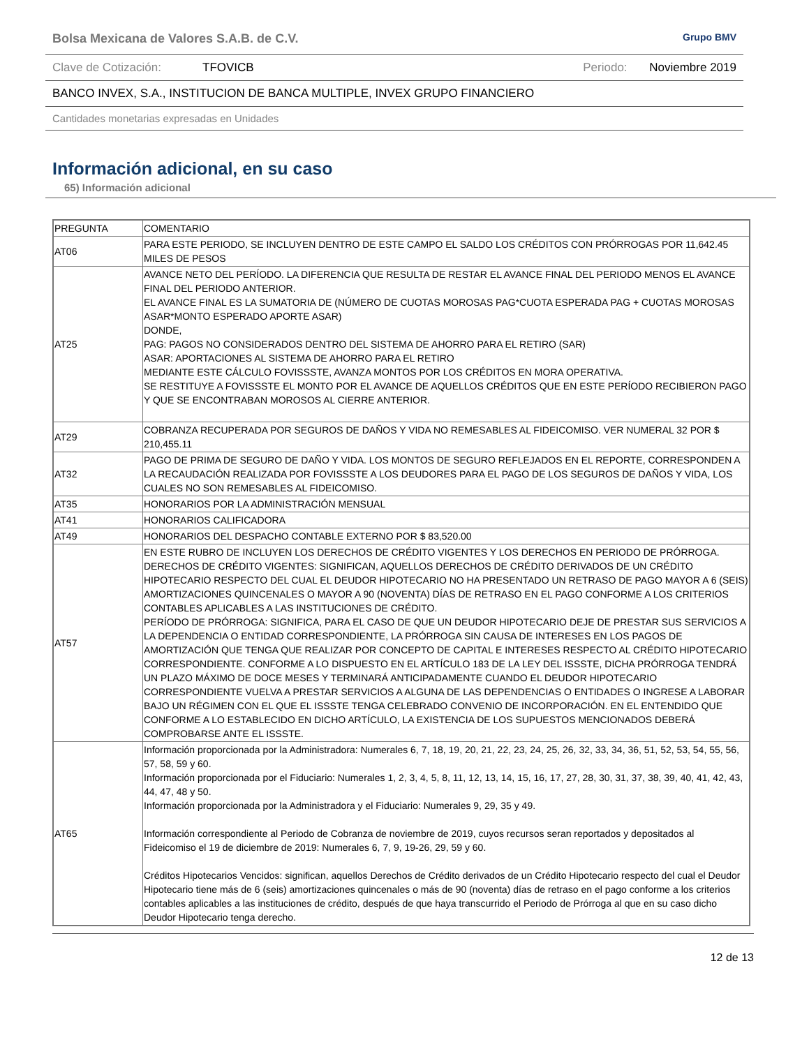Bolsa Mexicana de Valores S.A.B. de C.V. Grupo BMV
Clave de Cotización: TFOVICB Periodo: Noviembre 2019
BANCO INVEX, S.A., INSTITUCION DE BANCA MULTIPLE, INVEX GRUPO FINANCIERO
Cantidades monetarias expresadas en Unidades
Información adicional, en su caso
65) Información adicional
| PREGUNTA | COMENTARIO |
| AT06 | PARA ESTE PERIODO, SE INCLUYEN DENTRO DE ESTE CAMPO EL SALDO LOS CRÉDITOS CON PRÓRROGAS POR 11,642.45 MILES DE PESOS |
| AT25 | AVANCE NETO DEL PERÍODO. LA DIFERENCIA QUE RESULTA DE RESTAR EL AVANCE FINAL DEL PERIODO MENOS EL AVANCE FINAL DEL PERIODO ANTERIOR. EL AVANCE FINAL ES LA SUMATORIA DE (NÚMERO DE CUOTAS MOROSAS PAG*CUOTA ESPERADA PAG + CUOTAS MOROSAS ASAR*MONTO ESPERADO APORTE ASAR) DONDE, PAG: PAGOS NO CONSIDERADOS DENTRO DEL SISTEMA DE AHORRO PARA EL RETIRO (SAR) ASAR: APORTACIONES AL SISTEMA DE AHORRO PARA EL RETIRO MEDIANTE ESTE CÁLCULO FOVISSSTE, AVANZA MONTOS POR LOS CRÉDITOS EN MORA OPERATIVA. SE RESTITUYE A FOVISSSTE EL MONTO POR EL AVANCE DE AQUELLOS CRÉDITOS QUE EN ESTE PERÍODO RECIBIERON PAGO Y QUE SE ENCONTRABAN MOROSOS AL CIERRE ANTERIOR. |
| AT29 | COBRANZA RECUPERADA POR SEGUROS DE DAÑOS Y VIDA NO REMESABLES AL FIDEICOMISO. VER NUMERAL 32 POR $ 210,455.11 |
| AT32 | PAGO DE PRIMA DE SEGURO DE DAÑO Y VIDA. LOS MONTOS DE SEGURO REFLEJADOS EN EL REPORTE, CORRESPONDEN A LA RECAUDACIÓN REALIZADA POR FOVISSSTE A LOS DEUDORES PARA EL PAGO DE LOS SEGUROS DE DAÑOS Y VIDA, LOS CUALES NO SON REMESABLES AL FIDEICOMISO. |
| AT35 | HONORARIOS POR LA ADMINISTRACIÓN MENSUAL |
| AT41 | HONORARIOS CALIFICADORA |
| AT49 | HONORARIOS DEL DESPACHO CONTABLE EXTERNO POR $ 83,520.00 |
| AT57 | EN ESTE RUBRO DE INCLUYEN LOS DERECHOS DE CRÉDITO VIGENTES Y LOS DERECHOS EN PERIODO DE PRÓRROGA. DERECHOS DE CRÉDITO VIGENTES: SIGNIFICAN, AQUELLOS DERECHOS DE CRÉDITO DERIVADOS DE UN CRÉDITO HIPOTECARIO RESPECTO DEL CUAL EL DEUDOR HIPOTECARIO NO HA PRESENTADO UN RETRASO DE PAGO MAYOR A 6 (SEIS) AMORTIZACIONES QUINCENALES O MAYOR A 90 (NOVENTA) DÍAS DE RETRASO EN EL PAGO CONFORME A LOS CRITERIOS CONTABLES APLICABLES A LAS INSTITUCIONES DE CRÉDITO. PERÍODO DE PRÓRROGA: SIGNIFICA, PARA EL CASO DE QUE UN DEUDOR HIPOTECARIO DEJE DE PRESTAR SUS SERVICIOS A LA DEPENDENCIA O ENTIDAD CORRESPONDIENTE, LA PRÓRROGA SIN CAUSA DE INTERESES EN LOS PAGOS DE AMORTIZACIÓN QUE TENGA QUE REALIZAR POR CONCEPTO DE CAPITAL E INTERESES RESPECTO AL CRÉDITO HIPOTECARIO CORRESPONDIENTE. CONFORME A LO DISPUESTO EN EL ARTÍCULO 183 DE LA LEY DEL ISSSTE, DICHA PRÓRROGA TENDRÁ UN PLAZO MÁXIMO DE DOCE MESES Y TERMINARÁ ANTICIPADAMENTE CUANDO EL DEUDOR HIPOTECARIO CORRESPONDIENTE VUELVA A PRESTAR SERVICIOS A ALGUNA DE LAS DEPENDENCIAS O ENTIDADES O INGRESE A LABORAR BAJO UN RÉGIMEN CON EL QUE EL ISSSTE TENGA CELEBRADO CONVENIO DE INCORPORACIÓN. EN EL ENTENDIDO QUE CONFORME A LO ESTABLECIDO EN DICHO ARTÍCULO, LA EXISTENCIA DE LOS SUPUESTOS MENCIONADOS DEBERÁ COMPROBARSE ANTE EL ISSSTE. |
| AT65 | Información proporcionada por la Administradora: Numerales 6, 7, 18, 19, 20, 21, 22, 23, 24, 25, 26, 32, 33, 34, 36, 51, 52, 53, 54, 55, 56, 57, 58, 59 y 60. Información proporcionada por el Fiduciario: Numerales 1, 2, 3, 4, 5, 8, 11, 12, 13, 14, 15, 16, 17, 27, 28, 30, 31, 37, 38, 39, 40, 41, 42, 43, 44, 47, 48 y 50. Información proporcionada por la Administradora y el Fiduciario: Numerales 9, 29, 35 y 49. Información correspondiente al Periodo de Cobranza de noviembre de 2019, cuyos recursos seran reportados y depositados al Fideicomiso el 19 de diciembre de 2019: Numerales 6, 7, 9, 19-26, 29, 59 y 60. Créditos Hipotecarios Vencidos: significan, aquellos Derechos de Crédito derivados de un Crédito Hipotecario respecto del cual el Deudor Hipotecario tiene más de 6 (seis) amortizaciones quincenales o más de 90 (noventa) días de retraso en el pago conforme a los criterios contables aplicables a las instituciones de crédito, después de que haya transcurrido el Periodo de Prórroga al que en su caso dicho Deudor Hipotecario tenga derecho. |
12 de 13